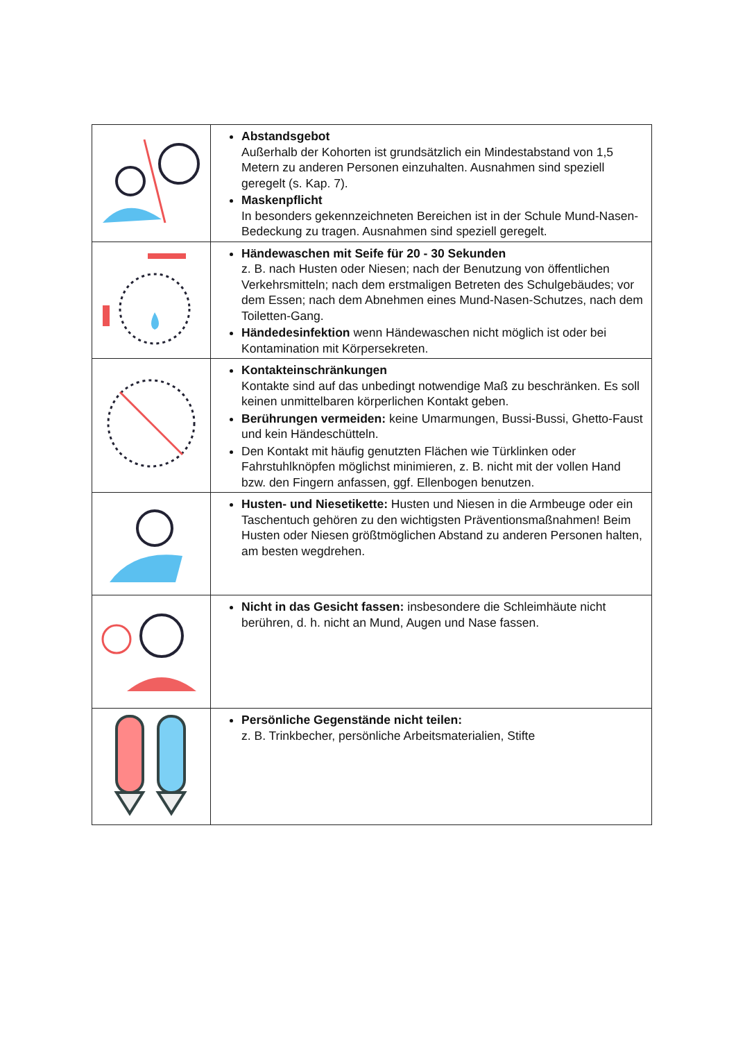| | Abstandsgebot Außerhalb der Kohorten ist grundsätzlich ein Mindestabstand von 1,5 Metern zu anderen Personen einzuhalten. Ausnahmen sind speziell geregelt (s. Kap. 7). Maskenpflicht In besonders gekennzeichneten Bereichen ist in der Schule Mund-Nasen-Bedeckung zu tragen. Ausnahmen sind speziell geregelt. |
| | Händewaschen mit Seife für 20 - 30 Sekunden z. B. nach Husten oder Niesen; nach der Benutzung von öffentlichen Verkehrsmitteln; nach dem erstmaligen Betreten des Schulgebäudes; vor dem Essen; nach dem Abnehmen eines Mund-Nasen-Schutzes, nach dem Toiletten-Gang. Händedesinfektion wenn Händewaschen nicht möglich ist oder bei Kontamination mit Körpersekreten. |
| | Kontakteinschränkungen Kontakte sind auf das unbedingt notwendige Maß zu beschränken. Es soll keinen unmittelbaren körperlichen Kontakt geben. Berührungen vermeiden: keine Umarmungen, Bussi-Bussi, Ghetto-Faust und kein Händeschütteln. Den Kontakt mit häufig genutzten Flächen wie Türklinken oder Fahrstuhlknöpfen möglichst minimieren, z. B. nicht mit der vollen Hand bzw. den Fingern anfassen, ggf. Ellenbogen benutzen. |
| | Husten- und Niesetikette: Husten und Niesen in die Armbeuge oder ein Taschentuch gehören zu den wichtigsten Präventionsmaßnahmen! Beim Husten oder Niesen größtmöglichen Abstand zu anderen Personen halten, am besten wegdrehen. |
| | Nicht in das Gesicht fassen: insbesondere die Schleimhäute nicht berühren, d. h. nicht an Mund, Augen und Nase fassen. |
| | Persönliche Gegenstände nicht teilen: z. B. Trinkbecher, persönliche Arbeitsmaterialien, Stifte |